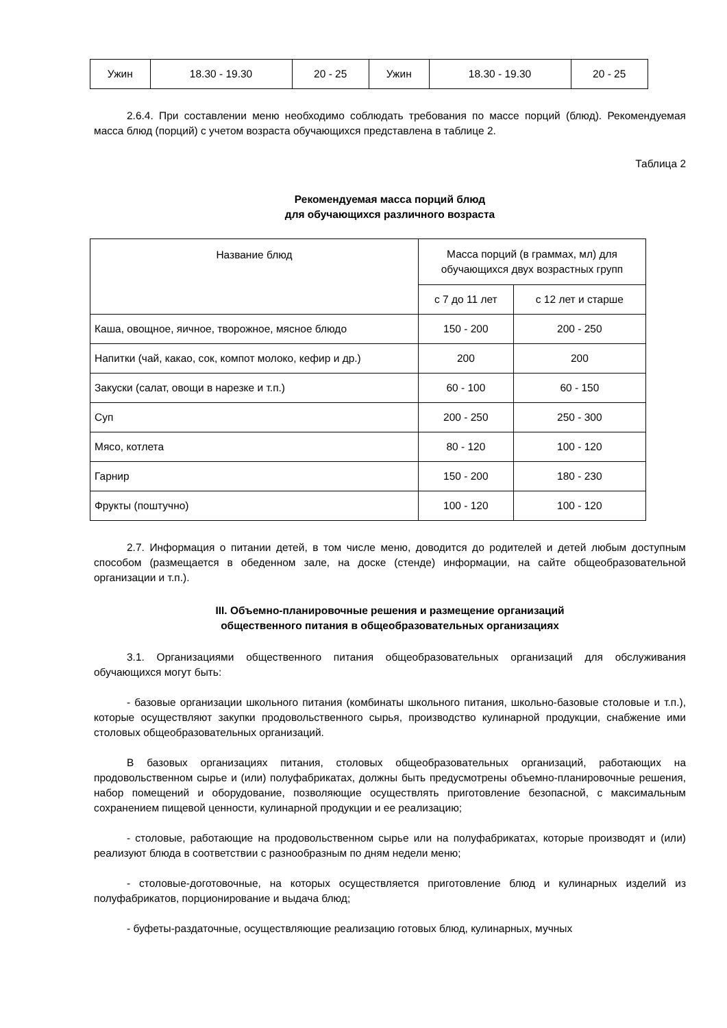| Ужин | 18.30 - 19.30 | 20 - 25 | Ужин | 18.30 - 19.30 | 20 - 25 |
2.6.4. При составлении меню необходимо соблюдать требования по массе порций (блюд). Рекомендуемая масса блюд (порций) с учетом возраста обучающихся представлена в таблице 2.
Таблица 2
Рекомендуемая масса порций блюд
для обучающихся различного возраста
| Название блюд | Масса порций (в граммах, мл) для обучающихся двух возрастных групп | |
| --- | --- | --- |
| | с 7 до 11 лет | с 12 лет и старше |
| Каша, овощное, яичное, творожное, мясное блюдо | 150 - 200 | 200 - 250 |
| Напитки (чай, какао, сок, компот молоко, кефир и др.) | 200 | 200 |
| Закуски (салат, овощи в нарезке и т.п.) | 60 - 100 | 60 - 150 |
| Суп | 200 - 250 | 250 - 300 |
| Мясо, котлета | 80 - 120 | 100 - 120 |
| Гарнир | 150 - 200 | 180 - 230 |
| Фрукты (поштучно) | 100 - 120 | 100 - 120 |
2.7. Информация о питании детей, в том числе меню, доводится до родителей и детей любым доступным способом (размещается в обеденном зале, на доске (стенде) информации, на сайте общеобразовательной организации и т.п.).
III. Объемно-планировочные решения и размещение организаций
общественного питания в общеобразовательных организациях
3.1. Организациями общественного питания общеобразовательных организаций для обслуживания обучающихся могут быть:
- базовые организации школьного питания (комбинаты школьного питания, школьно-базовые столовые и т.п.), которые осуществляют закупки продовольственного сырья, производство кулинарной продукции, снабжение ими столовых общеобразовательных организаций.
В базовых организациях питания, столовых общеобразовательных организаций, работающих на продовольственном сырье и (или) полуфабрикатах, должны быть предусмотрены объемно-планировочные решения, набор помещений и оборудование, позволяющие осуществлять приготовление безопасной, с максимальным сохранением пищевой ценности, кулинарной продукции и ее реализацию;
- столовые, работающие на продовольственном сырье или на полуфабрикатах, которые производят и (или) реализуют блюда в соответствии с разнообразным по дням недели меню;
- столовые-доготовочные, на которых осуществляется приготовление блюд и кулинарных изделий из полуфабрикатов, порционирование и выдача блюд;
- буфеты-раздаточные, осуществляющие реализацию готовых блюд, кулинарных, мучных